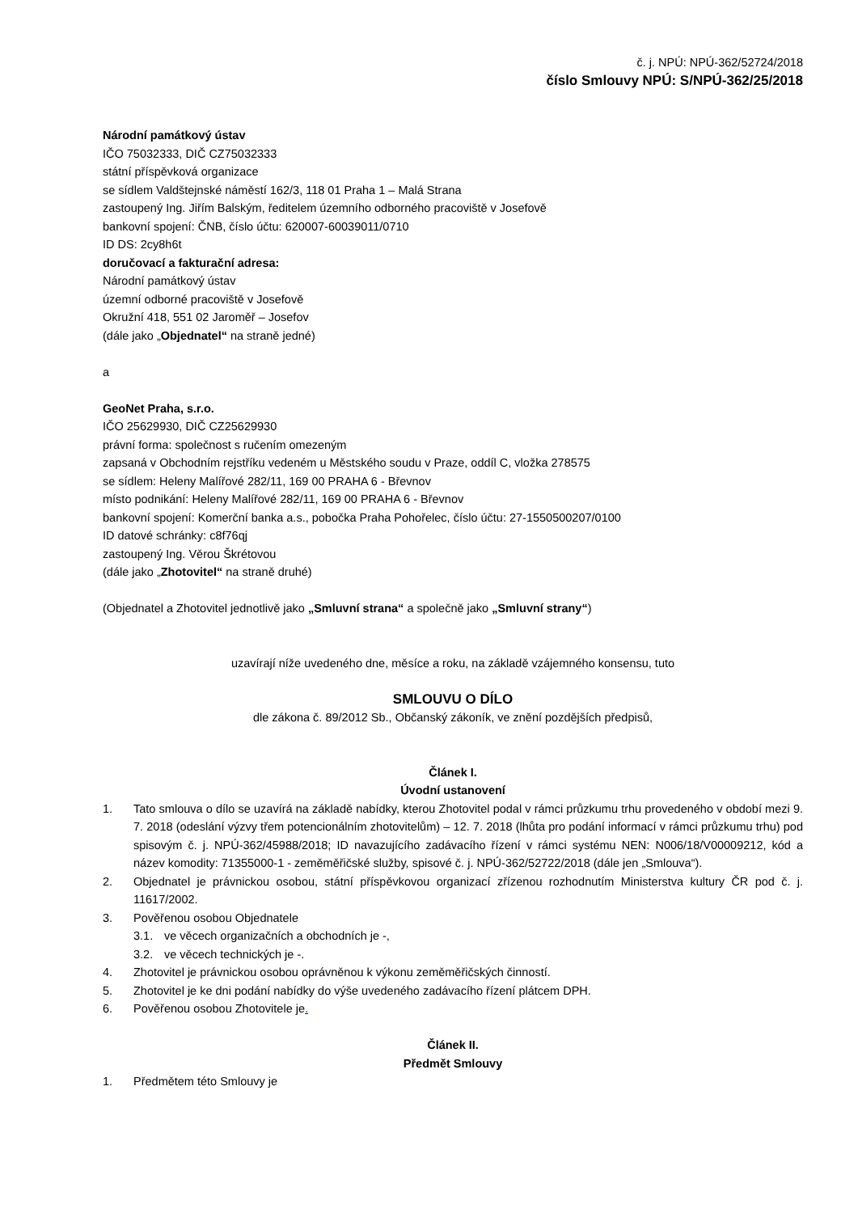č. j. NPÚ: NPÚ-362/52724/2018
číslo Smlouvy NPÚ: S/NPÚ-362/25/2018
Národní památkový ústav
IČO 75032333, DIČ CZ75032333
státní příspěvková organizace
se sídlem Valdštejnské náměstí 162/3, 118 01 Praha 1 – Malá Strana
zastoupený Ing. Jiřím Balským, ředitelem územního odborného pracoviště v Josefově
bankovní spojení: ČNB, číslo účtu: 620007-60039011/0710
ID DS: 2cy8h6t
doručovací a fakturační adresa:
Národní památkový ústav
územní odborné pracoviště v Josefově
Okružní 418, 551 02 Jaroměř – Josefov
(dále jako „Objednatel“ na straně jedné)
a
GeoNet Praha, s.r.o.
IČO 25629930, DIČ CZ25629930
právní forma: společnost s ručením omezeným
zapsaná v Obchodním rejstříku vedeném u Městského soudu v Praze, oddíl C, vložka 278575
se sídlem: Heleny Malířové 282/11, 169 00 PRAHA 6 - Břevnov
místo podnikání: Heleny Malířové 282/11, 169 00 PRAHA 6 - Břevnov
bankovní spojení: Komerční banka a.s., pobočka Praha Pohořelec, číslo účtu: 27-1550500207/0100
ID datové schránky: c8f76qj
zastoupený Ing. Věrou Škrétovou
(dále jako „Zhotovitel“ na straně druhé)
(Objednatel a Zhotovitel jednotlivě jako „Smluvní strana“ a společně jako „Smluvní strany“)
uzavírají níže uvedeného dne, měsíce a roku, na základě vzájemného konsensu, tuto
SMLOUVU O DÍLO
dle zákona č. 89/2012 Sb., Občanský zákoník, ve znění pozdějších předpisů,
Článek I.
Úvodní ustanovení
1. Tato smlouva o dílo se uzavírá na základě nabídky, kterou Zhotovitel podal v rámci průzkumu trhu provedeného v období mezi 9. 7. 2018 (odeslání výzvy třem potencionálním zhotovitelům) – 12. 7. 2018 (lhůta pro podání informací v rámci průzkumu trhu) pod spisovým č. j. NPÚ-362/45988/2018; ID navazujícího zadávacího řízení v rámci systému NEN: N006/18/V00009212, kód a název komodity: 71355000-1 - zeměměřičské služby, spisové č. j. NPÚ-362/52722/2018 (dále jen „Smlouva“).
2. Objednatel je právnickou osobou, státní příspěvkovou organizací zřízenou rozhodnutím Ministerstva kultury ČR pod č. j. 11617/2002.
3. Pověřenou osobou Objednatele
3.1. ve věcech organizačních a obchodních je -,
3.2. ve věcech technických je -.
4. Zhotovitel je právnickou osobou oprávněnou k výkonu zeměměřičských činností.
5. Zhotovitel je ke dni podání nabídky do výše uvedeného zadávacího řízení plátcem DPH.
6. Pověřenou osobou Zhotovitele je.
Článek II.
Předmět Smlouvy
1. Předmětem této Smlouvy je